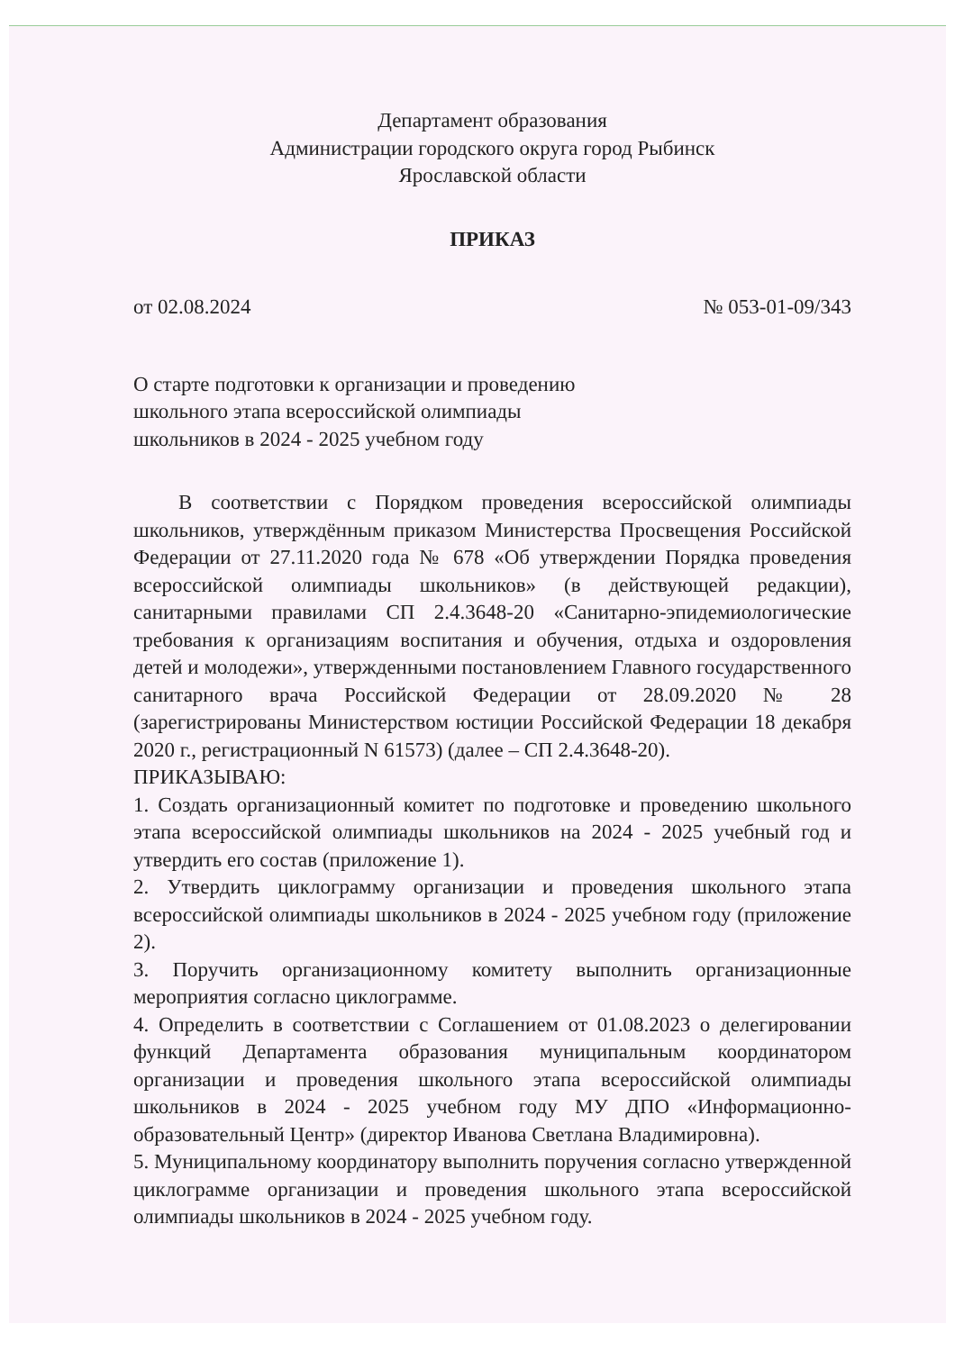Департамент образования
Администрации городского округа город Рыбинск
Ярославской области
ПРИКАЗ
от 02.08.2024 № 053-01-09/343
О старте подготовки к организации и проведению
школьного этапа всероссийской олимпиады
школьников в 2024 - 2025 учебном году
В соответствии с Порядком проведения всероссийской олимпиады школьников, утверждённым приказом Министерства Просвещения Российской Федерации от 27.11.2020 года № 678 «Об утверждении Порядка проведения всероссийской олимпиады школьников» (в действующей редакции), санитарными правилами СП 2.4.3648-20 «Санитарно-эпидемиологические требования к организациям воспитания и обучения, отдыха и оздоровления детей и молодежи», утвержденными постановлением Главного государственного санитарного врача Российской Федерации от 28.09.2020 № 28 (зарегистрированы Министерством юстиции Российской Федерации 18 декабря 2020 г., регистрационный N 61573) (далее – СП 2.4.3648-20).
ПРИКАЗЫВАЮ:
1. Создать организационный комитет по подготовке и проведению школьного этапа всероссийской олимпиады школьников на 2024 - 2025 учебный год и утвердить его состав (приложение 1).
2. Утвердить циклограмму организации и проведения школьного этапа всероссийской олимпиады школьников в 2024 - 2025 учебном году (приложение 2).
3. Поручить организационному комитету выполнить организационные мероприятия согласно циклограмме.
4. Определить в соответствии с Соглашением от 01.08.2023 о делегировании функций Департамента образования муниципальным координатором организации и проведения школьного этапа всероссийской олимпиады школьников в 2024 - 2025 учебном году МУ ДПО «Информационно-образовательный Центр» (директор Иванова Светлана Владимировна).
5. Муниципальному координатору выполнить поручения согласно утвержденной циклограмме организации и проведения школьного этапа всероссийской олимпиады школьников в 2024 - 2025 учебном году.